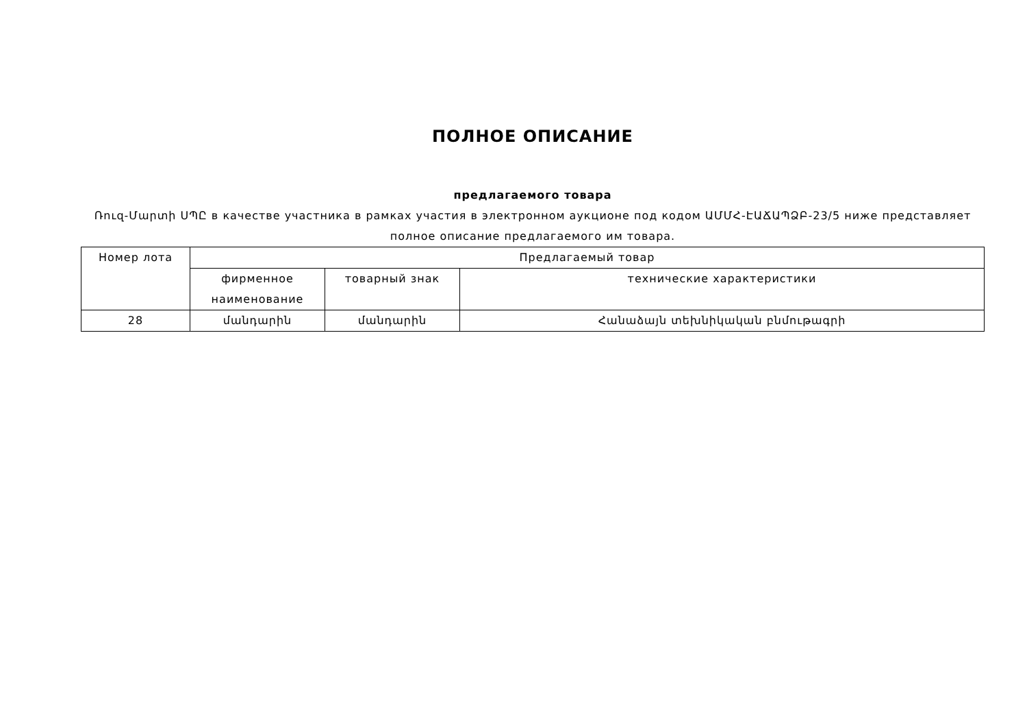ПОЛНОЕ ОПИСАНИЕ
предлагаемого товара
Ռուզ-Մարտի ՍՊԸ в качестве участника в рамках участия в электронном аукционе под кодом ԱՄՄՀ-ԷԱՃԱՊՁԲ-23/5 ниже представляет полное описание предлагаемого им товара.
| Номер лота | Предлагаемый товар | | |
| --- | --- | --- | --- |
| | фирменное наименование | товарный знак | технические характеристики |
| 28 | մանդարին | մանդարին | Հանաձայն տեխնիկական բնմութագրի |